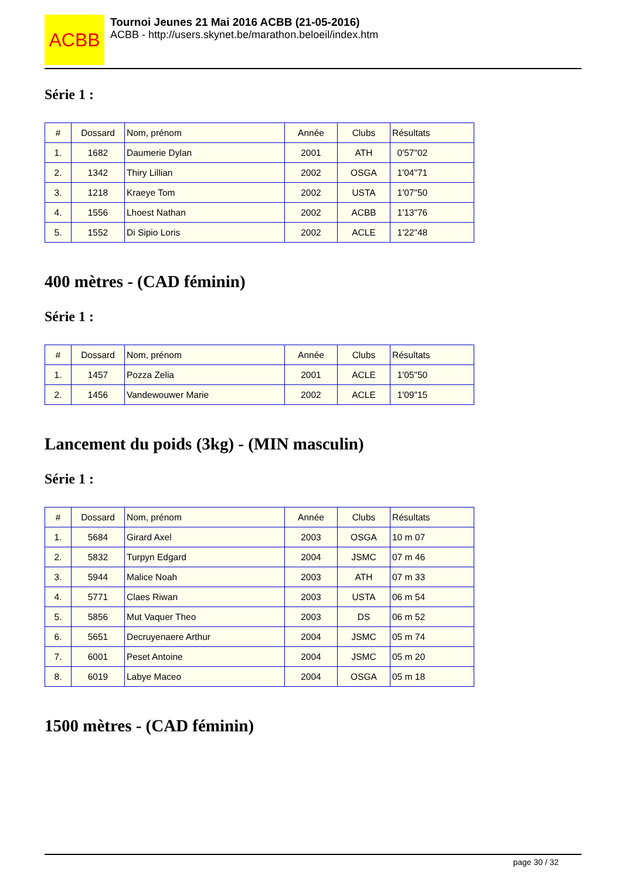ACBB
Tournoi Jeunes 21 Mai 2016 ACBB (21-05-2016)
ACBB - http://users.skynet.be/marathon.beloeil/index.htm
Série 1 :
| # | Dossard | Nom, prénom | Année | Clubs | Résultats |
| --- | --- | --- | --- | --- | --- |
| 1. | 1682 | Daumerie Dylan | 2001 | ATH | 0'57"02 |
| 2. | 1342 | Thiry Lillian | 2002 | OSGA | 1'04"71 |
| 3. | 1218 | Kraeye Tom | 2002 | USTA | 1'07"50 |
| 4. | 1556 | Lhoest Nathan | 2002 | ACBB | 1'13"76 |
| 5. | 1552 | Di Sipio Loris | 2002 | ACLE | 1'22"48 |
400 mètres - (CAD féminin)
Série 1 :
| # | Dossard | Nom, prénom | Année | Clubs | Résultats |
| --- | --- | --- | --- | --- | --- |
| 1. | 1457 | Pozza Zelia | 2001 | ACLE | 1'05"50 |
| 2. | 1456 | Vandewouwer Marie | 2002 | ACLE | 1'09"15 |
Lancement du poids (3kg) - (MIN masculin)
Série 1 :
| # | Dossard | Nom, prénom | Année | Clubs | Résultats |
| --- | --- | --- | --- | --- | --- |
| 1. | 5684 | Girard Axel | 2003 | OSGA | 10 m 07 |
| 2. | 5832 | Turpyn Edgard | 2004 | JSMC | 07 m 46 |
| 3. | 5944 | Malice Noah | 2003 | ATH | 07 m 33 |
| 4. | 5771 | Claes Riwan | 2003 | USTA | 06 m 54 |
| 5. | 5856 | Mut Vaquer Theo | 2003 | DS | 06 m 52 |
| 6. | 5651 | Decruyenaere Arthur | 2004 | JSMC | 05 m 74 |
| 7. | 6001 | Peset Antoine | 2004 | JSMC | 05 m 20 |
| 8. | 6019 | Labye Maceo | 2004 | OSGA | 05 m 18 |
1500 mètres - (CAD féminin)
page 30 / 32